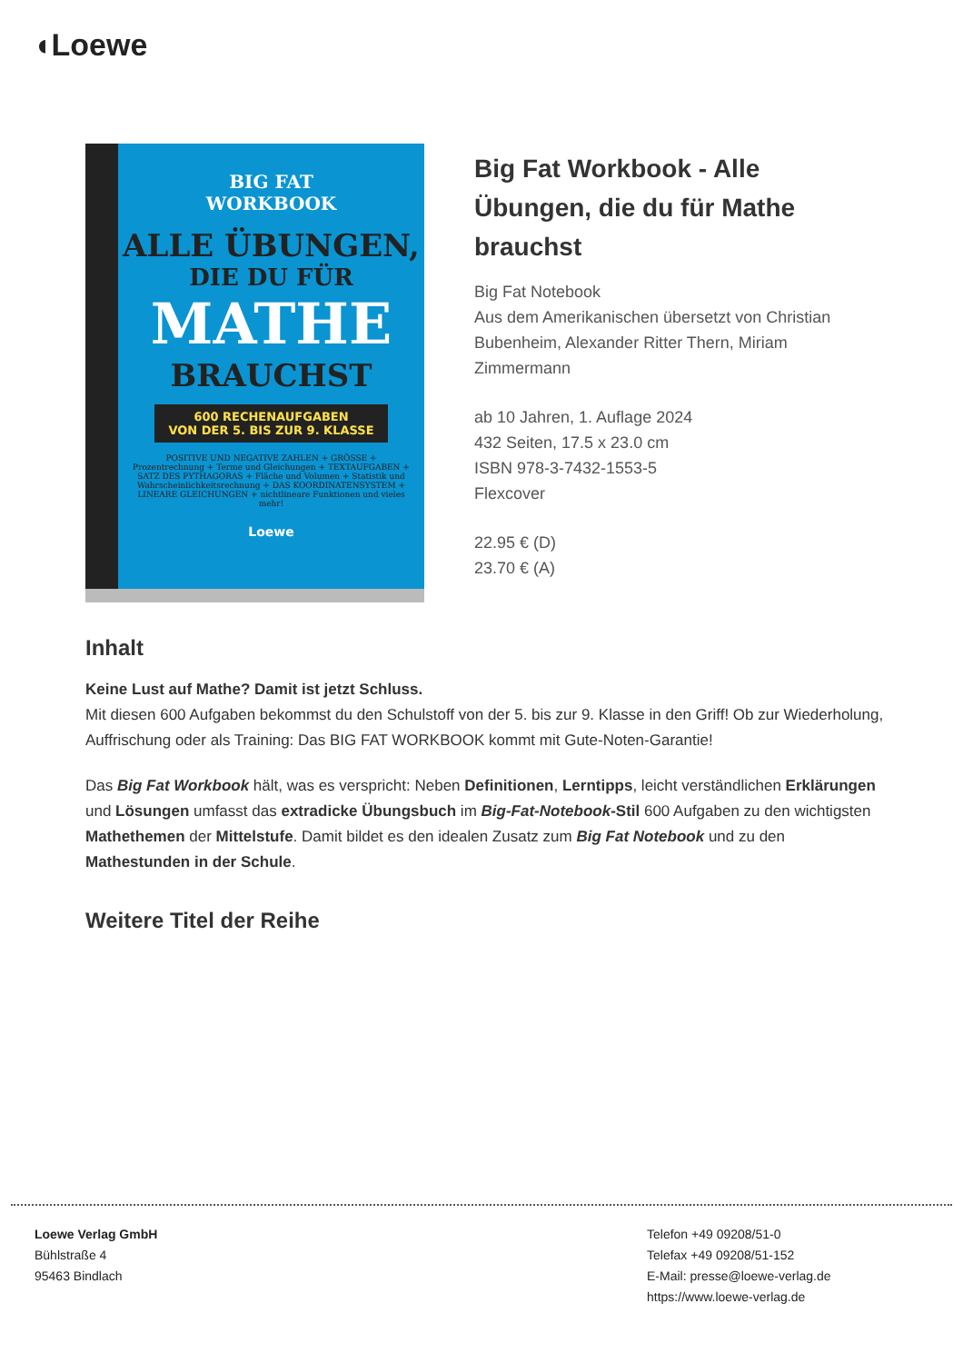◖Loewe
BIG FAT
WORKBOOK
ALLE ÜBUNGEN,
DIE DU FÜR
MATHE
BRAUCHST
600 RECHENAUFGABEN
VON DER 5. BIS ZUR 9. KLASSE
POSITIVE UND NEGATIVE ZAHLEN + GRÖSSE + Prozentrechnung + Terme und Gleichungen + TEXTAUFGABEN + SATZ DES PYTHAGORAS + Fläche und Volumen + Statistik und Wahrscheinlichkeitsrechnung + DAS KOORDINATENSYSTEM + LINEARE GLEICHUNGEN + nichtlineare Funktionen und vieles mehr!
Loewe
Big Fat Workbook - Alle Übungen, die du für Mathe brauchst
Big Fat Notebook
Aus dem Amerikanischen übersetzt von Christian Bubenheim, Alexander Ritter Thern, Miriam Zimmermann
ab 10 Jahren, 1. Auflage 2024
432 Seiten, 17.5 x 23.0 cm
ISBN 978-3-7432-1553-5
Flexcover
22.95 € (D)
23.70 € (A)
Inhalt
Keine Lust auf Mathe? Damit ist jetzt Schluss.
Mit diesen 600 Aufgaben bekommst du den Schulstoff von der 5. bis zur 9. Klasse in den Griff! Ob zur Wiederholung, Auffrischung oder als Training: Das BIG FAT WORKBOOK kommt mit Gute-Noten-Garantie!
Das Big Fat Workbook hält, was es verspricht: Neben Definitionen, Lerntipps, leicht verständlichen Erklärungen und Lösungen umfasst das extradicke Übungsbuch im Big-Fat-Notebook-Stil 600 Aufgaben zu den wichtigsten Mathethemen der Mittelstufe. Damit bildet es den idealen Zusatz zum Big Fat Notebook und zu den Mathestunden in der Schule.
Weitere Titel der Reihe
Loewe Verlag GmbH
Bühlstraße 4
95463 Bindlach
Telefon +49 09208/51-0
Telefax +49 09208/51-152
E-Mail: presse@loewe-verlag.de
https://www.loewe-verlag.de